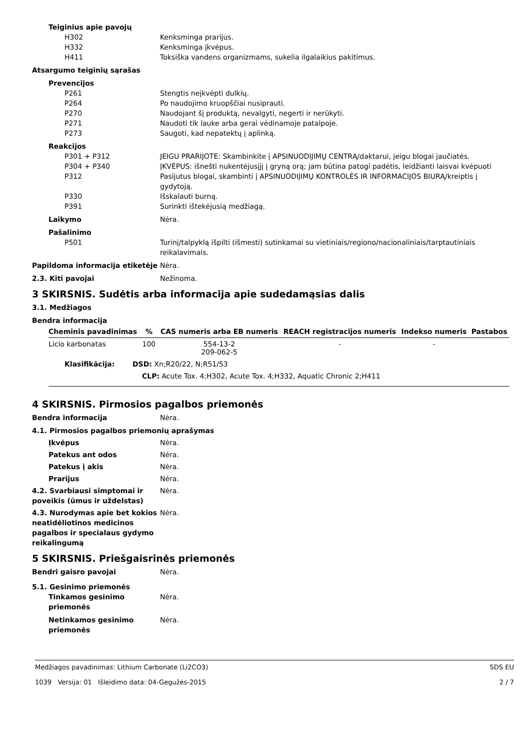Teiginius apie pavojų
H302 Kenksminga prarijus.
H332 Kenksminga įkvėpus.
H411 Toksiška vandens organizmams, sukelia ilgalaikius pakitimus.
Atsargumo teiginių sąrašas
Prevencijos
P261 Stengtis neįkvėpti dulkių.
P264 Po naudojimo kruopščiai nusiprauti.
P270 Naudojant šį produktą, nevalgyti, negerti ir nerūkyti.
P271 Naudoti tik lauke arba gerai vėdinamoje patalpoje.
P273 Saugoti, kad nepatektų į aplinką.
Reakcijos
P301 + P312 JEIGU PRARIJOTE: Skambinkite į APSINUODIJIMŲ CENTRĄ/daktarui, jeigu blogai jaučiatės.
P304 + P340 ĮKVĖPUS: išnešti nukentėjusįjį į gryną orą; jam būtina patogi padėtis, leidžianti laisvai kvėpuoti
P312 Pasijutus blogai, skambinti į APSINUODIJIMŲ KONTROLĖS IR INFORMACIJOS BIURĄ/kreiptis į gydytoją.
P330 Išskalauti burną.
P391 Surinkti ištekėjusią medžiagą.
Laikymo Nėra.
Pašalinimo
P501 Turinį/talpyklą išpilti (išmesti) sutinkamai su vietiniais/regiono/nacionaliniais/tarptautiniais reikalavimais.
Papildoma informacija etiketėje
Nėra.
2.3. Kiti pavojai Nežinoma.
3 SKIRSNIS. Sudėtis arba informacija apie sudedamąsias dalis
3.1. Medžiagos
Bendra informacija
| Cheminis pavadinimas | % | CAS numeris arba EB numeris | REACH registracijos numeris | Indekso numeris | Pastabos |
| --- | --- | --- | --- | --- | --- |
| Licio karbonatas | 100 | 554-13-2 209-062-5 | - | - | |
| Klasifikācija: DSD: Xn;R20/22, N;R51/53 | | | | | |
| CLP: Acute Tox. 4;H302, Acute Tox. 4;H332, Aquatic Chronic 2;H411 | | | | | |
4 SKIRSNIS. Pirmosios pagalbos priemonės
Bendra informacija Nėra.
4.1. Pirmosios pagalbos priemonių aprašymas
Įkvėpus Nėra.
Patekus ant odos Nėra.
Patekus į akis Nėra.
Prarijus Nėra.
4.2. Svarbiausi simptomai ir poveikis (ūmus ir uždelstas)
Nėra.
4.3. Nurodymas apie bet kokios neatidėliotinos medicinos pagalbos ir specialaus gydymo reikalingumą
Nėra.
5 SKIRSNIS. Priešgaisrinės priemonės
Bendri gaisro pavojai Nėra.
5.1. Gesinimo priemonės
Tinkamos gesinimo priemonės
Nėra.
Netinkamos gesinimo priemonės
Nėra.
Medžiagos pavadinimas: Lithium Carbonate (Li2CO3)
1039 Versija: 01 Išleidimo data: 04-Gegužės-2015
SDS EU
2 / 7